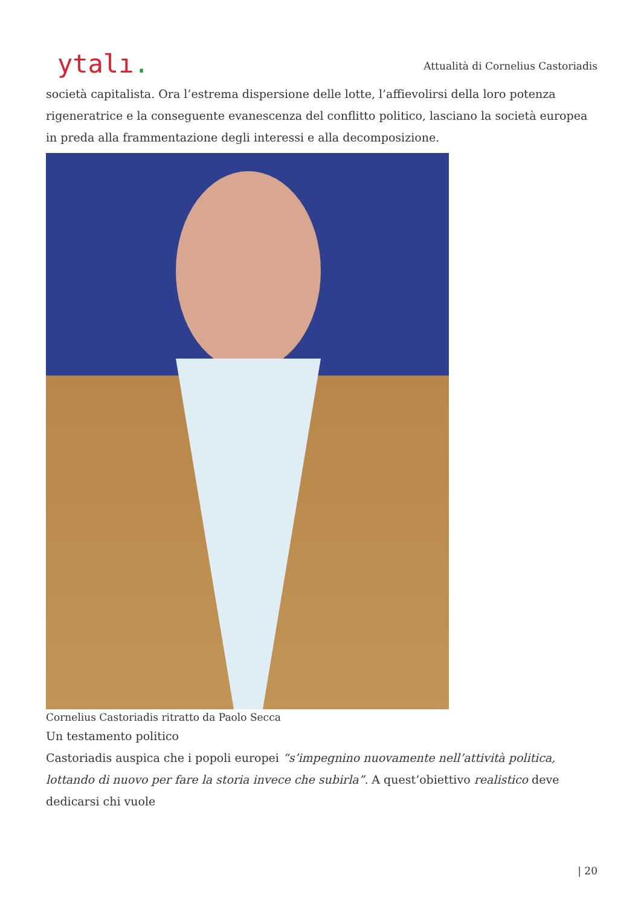ytalı.
Attualità di Cornelius Castoriadis
società capitalista. Ora l’estrema dispersione delle lotte, l’affievolirsi della loro potenza rigeneratrice e la conseguente evanescenza del conflitto politico, lasciano la società europea in preda alla frammentazione degli interessi e alla decomposizione.
Cornelius Castoriadis ritratto da Paolo Secca
Un testamento politico
Castoriadis auspica che i popoli europei “s’impegnino nuovamente nell’attività politica, lottando di nuovo per fare la storia invece che subirla”. A quest’obiettivo realistico deve dedicarsi chi vuole
| 20